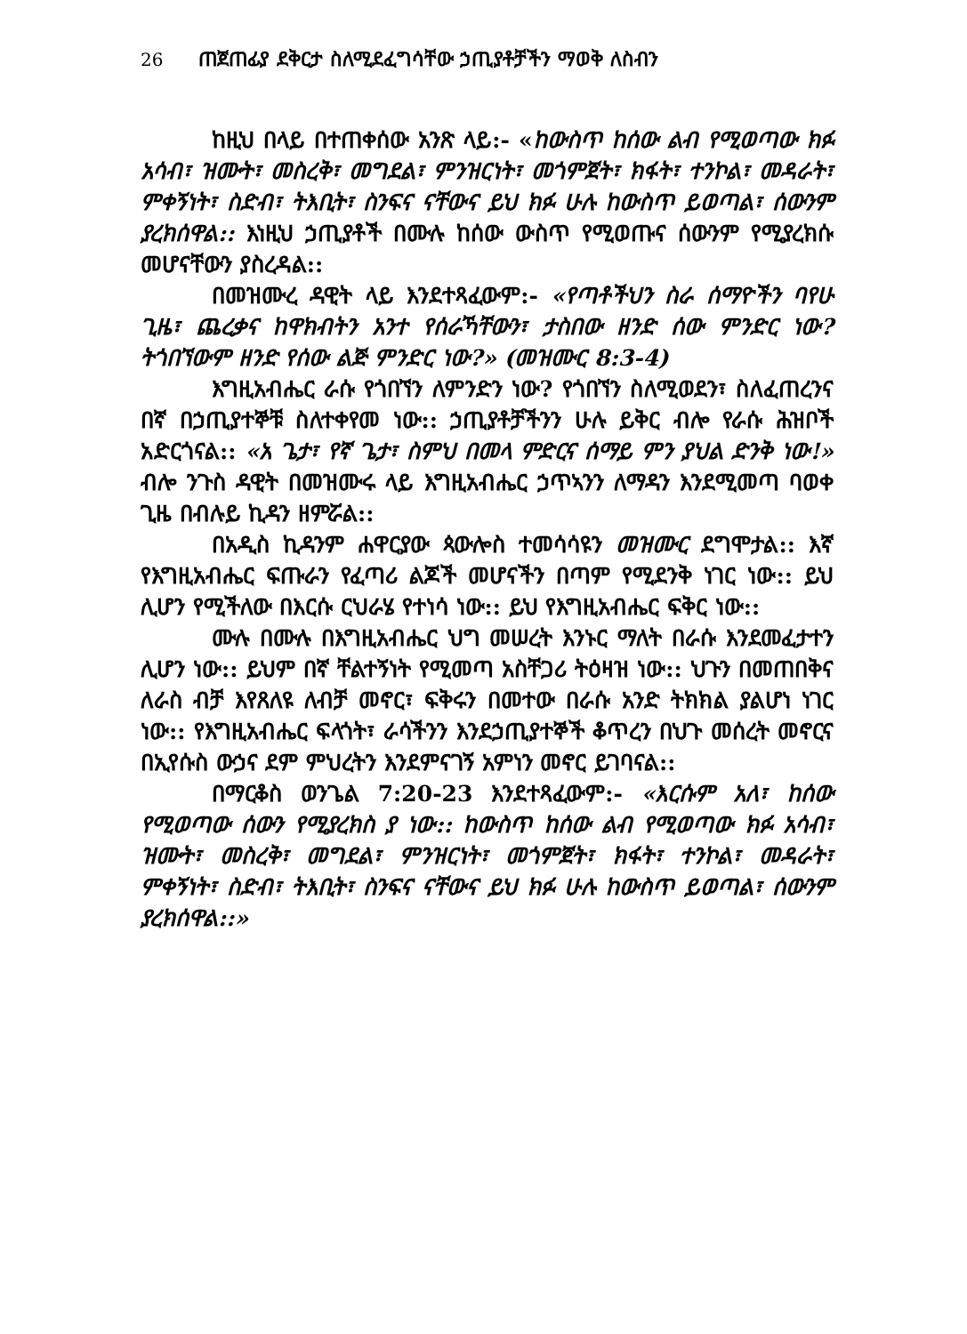26 ጠጀጠፊያ ደቅርታ ስለሚደፈግሳቸው ኃጢያቶቻችን ማወቅ ለስብን
ከዚህ በላይ በተጠቀሰው አንጽ ላይ:- «ከውስጥ ከሰው ልብ የሚወጣው ክፉ አሳብ፣ ዝሙት፣ መስረቅ፣ መግደል፣ ምንዝርነት፣ መጎምጀት፣ ክፋት፣ ተንኮል፣ መዳራት፣ ምቀኝነት፣ ስድብ፣ ትእቢት፣ ስንፍና ናቸውና ይህ ክፉ ሁሉ ከውስጥ ይወጣል፣ ሰውንም ያረክሰዋል:: እነዚህ ኃጢያቶች በሙሉ ከሰው ውስጥ የሚወጡና ሰውንም የሚያረክሱ መሆናቸውን ያስረዳል::
በመዝሙረ ዳዊት ላይ እንደተጻፈውም:- «የጣቶችህን ስራ ሰማዮችን ባየሁ ጊዜ፣ ጨረቃና ከዋክብትን አንተ የሰራኻቸውን፣ ታስበው ዘንድ ሰው ምንድር ነው? ትጎበኘውም ዘንድ የሰው ልጅ ምንድር ነው?» (መዝሙር 8:3-4)
እግዚአብሔር ራሱ የጎበኘን ለምንድን ነው? የጎበኘን ስለሚወደን፣ ስለፈጠረንና በኛ በኃጢያተኞቹ ስለተቀየመ ነው:: ኃጢያቶቻችንን ሁሉ ይቅር ብሎ የራሱ ሕዝቦች አድርጎናል:: «አ ጌታ፣ የኛ ጌታ፣ ስምህ በመላ ምድርና ሰማይ ምን ያህል ድንቅ ነው!» ብሎ ንጉስ ዳዊት በመዝሙሩ ላይ እግዚአብሔር ኃጥኣንን ለማዳን እንደሚመጣ ባወቀ ጊዜ በብሉይ ኪዳን ዘምሯል::
በአዲስ ኪዳንም ሐዋርያው ጳውሎስ ተመሳሳዩን መዝሙር ደግሞታል:: እኛ የእግዚአብሔር ፍጡራን የፈጣሪ ልጆች መሆናችን በጣም የሚደንቅ ነገር ነው:: ይህ ሊሆን የሚችለው በእርሱ ርህራሄ የተነሳ ነው:: ይህ የእግዚአብሔር ፍቅር ነው::
ሙሉ በሙሉ በእግዚአብሔር ህግ መሠረት እንኑር ማለት በራሱ እንደመፈታተን ሊሆን ነው:: ይህም በኛ ቸልተኝነት የሚመጣ አስቸጋሪ ትዕዛዝ ነው:: ህጉን በመጠበቅና ለራስ ብቻ እየጸለዩ ለብቻ መኖር፣ ፍቅሩን በመተው በራሱ አንድ ትክክል ያልሆነ ነገር ነው:: የእግዚአብሔር ፍላጎት፣ ራሳችንን እንደኃጢያተኞች ቆጥረን በህጉ መሰረት መኖርና በኢየሱስ ውኃና ደም ምህረትን እንደምናገኝ አምነን መኖር ይገባናል::
በማርቆስ ወንጌል 7:20-23 እንደተጻፈውም:- «እርሱም አለ፣ ከሰው የሚወጣው ሰውን የሚያረክስ ያ ነው:: ከውስጥ ከሰው ልብ የሚወጣው ክፉ አሳብ፣ ዝሙት፣ መስረቅ፣ መግደል፣ ምንዝርነት፣ መጎምጀት፣ ክፋት፣ ተንኮል፣ መዳራት፣ ምቀኝነት፣ ስድብ፣ ትእቢት፣ ስንፍና ናቸውና ይህ ክፉ ሁሉ ከውስጥ ይወጣል፣ ሰውንም ያረክሰዋል::»